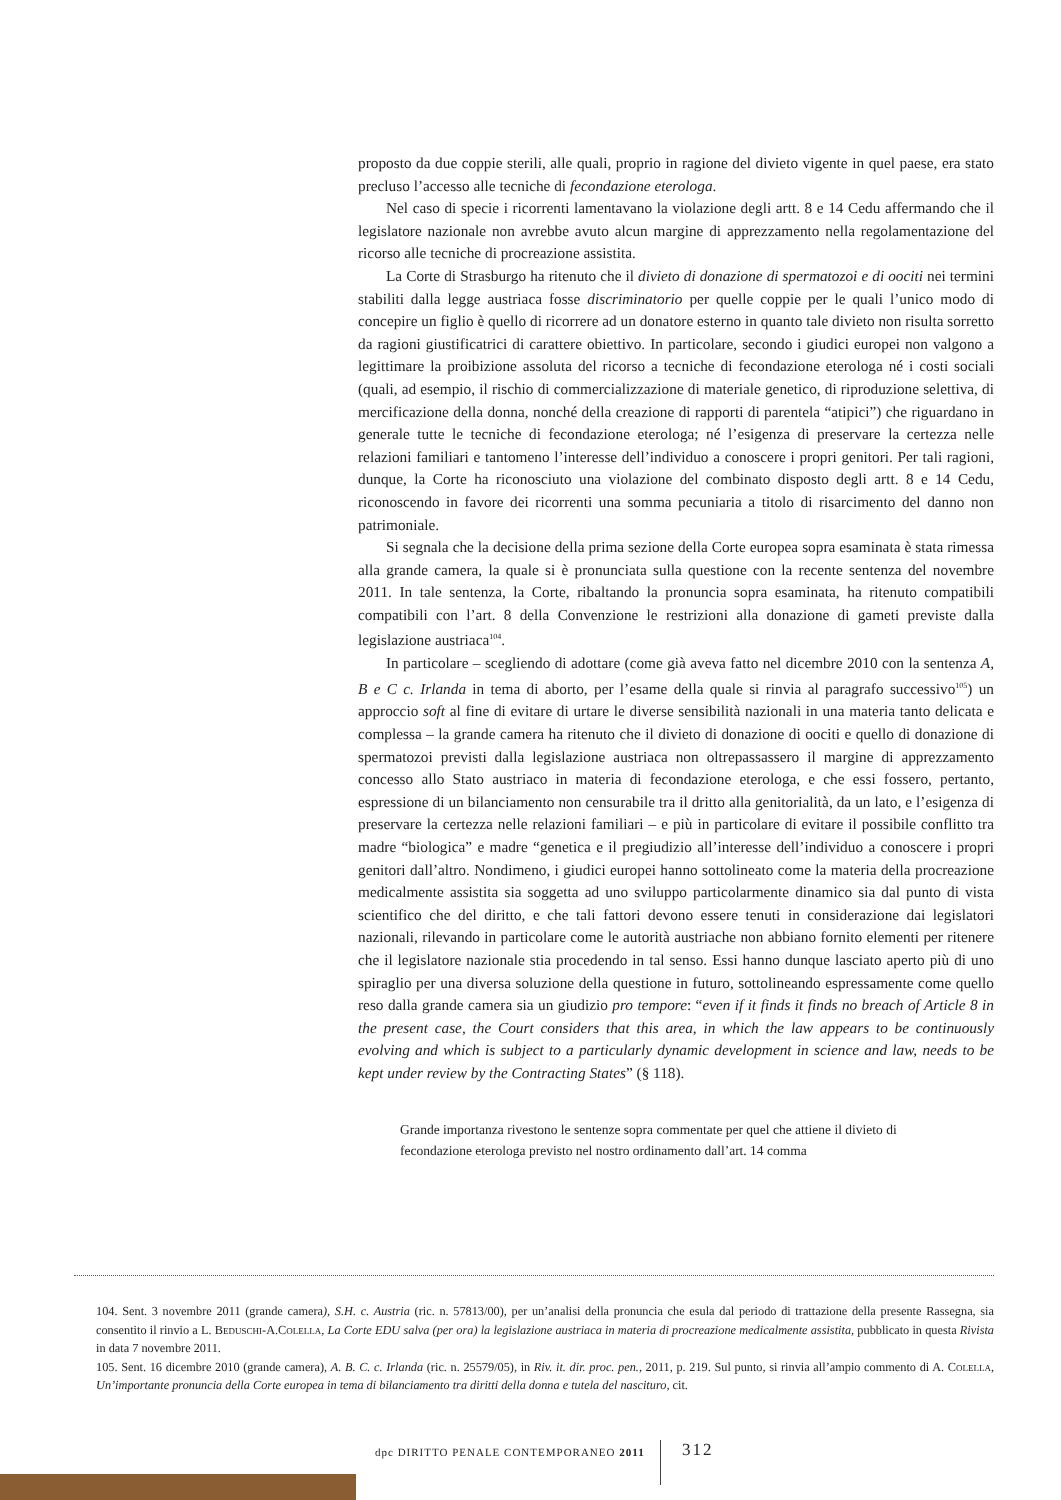proposto da due coppie sterili, alle quali, proprio in ragione del divieto vigente in quel paese, era stato precluso l’accesso alle tecniche di fecondazione eterologa.
Nel caso di specie i ricorrenti lamentavano la violazione degli artt. 8 e 14 Cedu affermando che il legislatore nazionale non avrebbe avuto alcun margine di apprezzamento nella regolamentazione del ricorso alle tecniche di procreazione assistita.
La Corte di Strasburgo ha ritenuto che il divieto di donazione di spermatozoi e di ooc­iti nei termini stabiliti dalla legge austriaca fosse discriminatorio per quelle coppie per le quali l’unico modo di concepire un figlio è quello di ricorrere ad un donatore esterno in quanto tale divieto non risulta sorretto da ragioni giustificatrici di carattere obiettivo. In particolare, secondo i giudici europei non valgono a legittimare la proibizione assoluta del ricorso a tecniche di fecondazione eterologa né i costi sociali (quali, ad esempio, il rischio di commercializzazione di materiale genetico, di riproduzione selettiva, di mercificazione della donna, nonché della creazione di rapporti di parentela “atipici”) che riguardano in generale tutte le tecniche di fecondazione eterologa; né l’esigenza di preservare la certezza nelle relazioni familiari e tantomeno l’interesse dell’individuo a conoscere i propri genitori. Per tali ragioni, dunque, la Corte ha riconosciuto una violazione del combinato disposto degli artt. 8 e 14 Cedu, riconoscendo in favore dei ricorrenti una somma pecuniaria a titolo di risarcimento del danno non patrimoniale.
Si segnala che la decisione della prima sezione della Corte europea sopra esaminata è stata rimessa alla grande camera, la quale si è pronunciata sulla questione con la recente sentenza del novembre 2011. In tale sentenza, la Corte, ribaltando la pronuncia sopra esaminata, ha ritenuto compatibili compatibili con l’art. 8 della Convenzione le restrizioni alla donazione di gameti previste dalla legislazione austriaca<sup>104</sup>.
In particolare – scegliendo di adottare (come già aveva fatto nel dicembre 2010 con la sentenza A, B e C c. Irlanda in tema di aborto, per l’esame della quale si rinvia al paragrafo successivo<sup>105</sup>) un approccio soft al fine di evitare di urtare le diverse sensibilità nazionali in una materia tanto delicata e complessa – la grande camera ha ritenuto che il divieto di donazione di ooc­iti e quello di donazione di spermatozoi previsti dalla legislazione austriaca non oltrepassassero il margine di apprezzamento concesso allo Stato austriaco in materia di fecondazione eterologa, e che essi fossero, pertanto, espressione di un bilanciamento non censurabile tra il dritto alla genitorialità, da un lato, e l’esigenza di preservare la certezza nelle relazioni familiari – e più in particolare di evitare il possibile conflitto tra madre “biologica” e madre “genetica e il pregiudizio all’interesse dell’individuo a conoscere i propri genitori dall’altro. Nondimeno, i giudici europei hanno sottolineato come la materia della procreazione medicalmente assistita sia soggetta ad uno sviluppo particolarmente dinamico sia dal punto di vista scientifico che del diritto, e che tali fattori devono essere tenuti in considerazione dai legislatori nazionali, rilevando in particolare come le autorità austriache non abbiano fornito elementi per ritenere che il legislatore nazionale stia procedendo in tal senso. Essi hanno dunque lasciato aperto più di uno spiraglio per una diversa soluzione della questione in futuro, sottolineando espressamente come quello reso dalla grande camera sia un giudizio pro tempore: “even if it finds it finds no breach of Article 8 in the present case, the Court considers that this area, in which the law appears to be continuously evolving and which is subject to a particularly dynamic development in science and law, needs to be kept under review by the Contracting States” (§ 118).
Grande importanza rivestono le sentenze sopra commentate per quel che attiene il divieto di fecondazione eterologa previsto nel nostro ordinamento dall’art. 14 comma
104. Sent. 3 novembre 2011 (grande camera), S.H. c. Austria (ric. n. 57813/00), per un’analisi della pronuncia che esula dal periodo di trattazione della presente Rassegna, sia consentito il rinvio a L. Beduschi-A.Colella, La Corte EDU salva (per ora) la legislazione austriaca in materia di procreazione medicalmente assistita, pubblicato in questa Rivista in data 7 novembre 2011.
105. Sent. 16 dicembre 2010 (grande camera), A. B. C. c. Irlanda (ric. n. 25579/05), in Riv. it. dir. proc. pen., 2011, p. 219. Sul punto, si rinvia all’ampio commento di A. Colella, Un’importante pronuncia della Corte europea in tema di bilanciamento tra diritti della donna e tutela del nascituro, cit.
dpc DIRITTO PENALE CONTEMPORANEO 2011
312